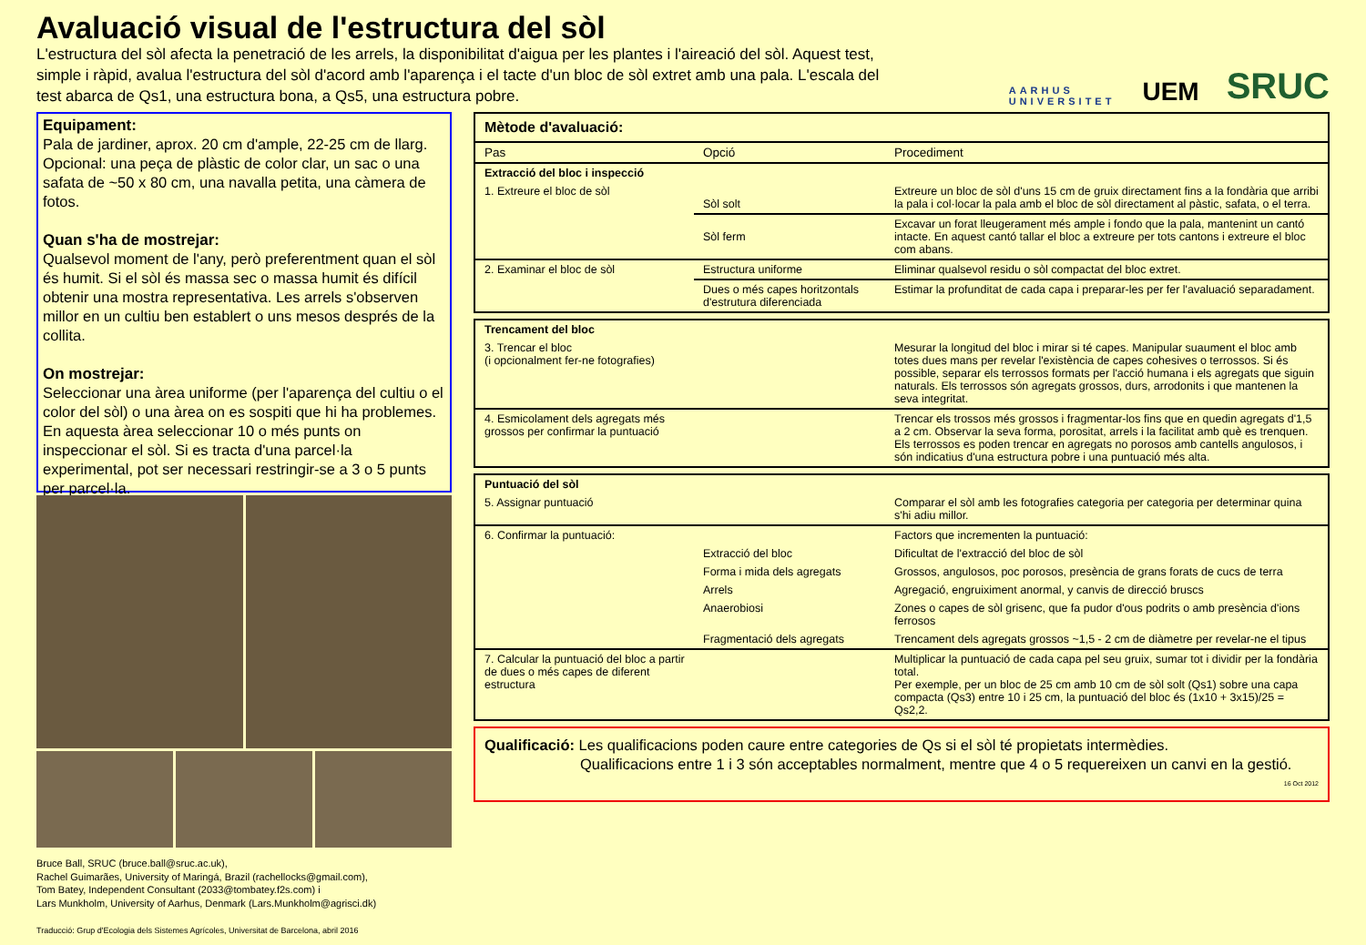Avaluació visual de l'estructura del sòl
L'estructura del sòl afecta la penetració de les arrels, la disponibilitat d'aigua per les plantes i l'aireació del sòl. Aquest test, simple i ràpid, avalua l'estructura del sòl d'acord amb l'aparença i el tacte d'un bloc de sòl extret amb una pala. L'escala del test abarca de Qs1, una estructura bona, a Qs5, una estructura pobre.
AARHUS
UNIVERSITET
UEM
SRUC
Equipament:
Pala de jardiner, aprox. 20 cm d'ample, 22-25 cm de llarg. Opcional: una peça de plàstic de color clar, un sac o una safata de ~50 x 80 cm, una navalla petita, una càmera de fotos.
Quan s'ha de mostrejar:
Qualsevol moment de l'any, però preferentment quan el sòl és humit. Si el sòl és massa sec o massa humit és difícil obtenir una mostra representativa. Les arrels s'observen millor en un cultiu ben establert o uns mesos després de la collita.
On mostrejar:
Seleccionar una àrea uniforme (per l'aparença del cultiu o el color del sòl) o una àrea on es sospiti que hi ha problemes. En aquesta àrea seleccionar 10 o més punts on inspeccionar el sòl. Si es tracta d'una parcel·la experimental, pot ser necessari restringir-se a 3 o 5 punts per parcel·la.
Bruce Ball, SRUC (bruce.ball@sruc.ac.uk),
Rachel Guimarães, University of Maringá, Brazil (rachellocks@gmail.com),
Tom Batey, Independent Consultant (2033@tombatey.f2s.com) i
Lars Munkholm, University of Aarhus, Denmark (Lars.Munkholm@agrisci.dk)
Traducció: Grup d'Ecologia dels Sistemes Agrícoles, Universitat de Barcelona, abril 2016
| Mètode d'avaluació: | | |
| --- | --- | --- |
| Pas | Opció | Procediment |
| Extracció del bloc i inspecció | | |
| 1. Extreure el bloc de sòl | Sòl solt | Extreure un bloc de sòl d'uns 15 cm de gruix directament fins a la fondària que arribi la pala i col·locar la pala amb el bloc de sòl directament al pàstic, safata, o el terra. |
| | Sòl ferm | Excavar un forat lleugerament més ample i fondo que la pala, mantenint un cantó intacte. En aquest cantó tallar el bloc a extreure per tots cantons i extreure el bloc com abans. |
| 2. Examinar el bloc de sòl | Estructura uniforme | Eliminar qualsevol residu o sòl compactat del bloc extret. |
| | Dues o més capes horitzontals d'estrutura diferenciada | Estimar la profunditat de cada capa i preparar-les per fer l'avaluació separadament. |
| Trencament del bloc | | |
| 3. Trencar el bloc (i opcionalment fer-ne fotografies) | | Mesurar la longitud del bloc i mirar si té capes. Manipular suaument el bloc amb totes dues mans per revelar l'existència de capes cohesives o terrossos. Si és possible, separar els terrossos formats per l'acció humana i els agregats que siguin naturals. Els terrossos són agregats grossos, durs, arrodonits i que mantenen la seva integritat. |
| 4. Esmicolament dels agregats més grossos per confirmar la puntuació | | Trencar els trossos més grossos i fragmentar-los fins que en quedin agregats d'1,5 a 2 cm. Observar la seva forma, porositat, arrels i la facilitat amb què es trenquen. Els terrossos es poden trencar en agregats no porosos amb cantells angulosos, i són indicatius d'una estructura pobre i una puntuació més alta. |
| Puntuació del sòl | | |
| 5. Assignar puntuació | | Comparar el sòl amb les fotografies categoria per categoria per determinar quina s'hi adiu millor. |
| 6. Confirmar la puntuació: | | Factors que incrementen la puntuació: |
| | Extracció del bloc | Dificultat de l'extracció del bloc de sòl |
| | Forma i mida dels agregats | Grossos, angulosos, poc porosos, presència de grans forats de cucs de terra |
| | Arrels | Agregació, engruiximent anormal, y canvis de direcció bruscs |
| | Anaerobiosi | Zones o capes de sòl grisenc, que fa pudor d'ous podrits o amb presència d'ions ferrosos |
| | Fragmentació dels agregats | Trencament dels agregats grossos ~1,5 - 2 cm de diàmetre per revelar-ne el tipus |
| 7. Calcular la puntuació del bloc a partir de dues o més capes de diferent estructura | | Multiplicar la puntuació de cada capa pel seu gruix, sumar tot i dividir per la fondària total. Per exemple, per un bloc de 25 cm amb 10 cm de sòl solt (Qs1) sobre una capa compacta (Qs3) entre 10 i 25 cm, la puntuació del bloc és (1x10 + 3x15)/25 = Qs2,2. |
Qualificació: Les qualificacions poden caure entre categories de Qs si el sòl té propietats intermèdies.
Qualificacions entre 1 i 3 són acceptables normalment, mentre que 4 o 5 requereixen un canvi en la gestió.
16 Oct 2012